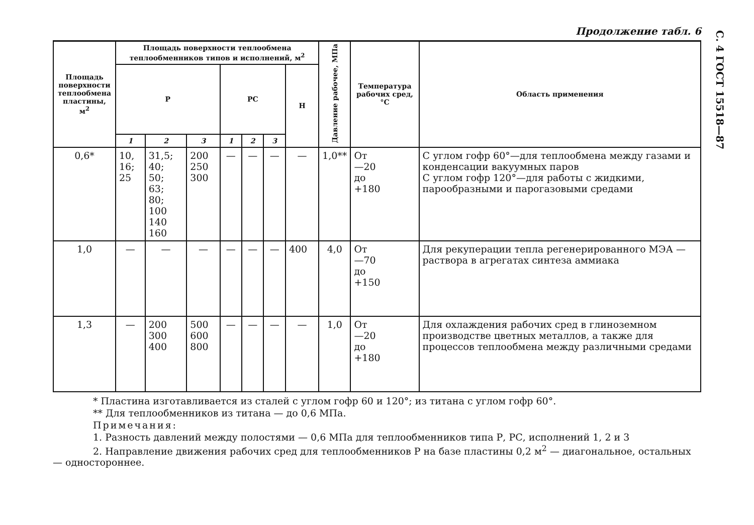С. 4 ГОСТ 15518—87
Продолжение табл. 6
| Площадь поверхности тепло­обмена пластины, м<sup>2</sup> | Площадь поверхности теплообмена теплообменников типов и исполнений, м<sup>2</sup> | | | | | | | Давление рабочее, МПа | Темпера­тура ра­бочих сред, °С | Область применения |
| --- | --- | --- | --- | --- | --- | --- | --- | --- | --- | --- |
| | Р | | | РС | | | Н | | | |
| | 1 | 2 | 3 | 1 | 2 | 3 | | | | |
| 0,6* | 10, 16; 25 | 31,5; 40; 50; 63; 80; 100 140 160 | 200 250 300 | — | — | — | — | 1,0** | От —20 до +180 | С углом гофр 60°—для теплообмена между га­зами и конденсации ва­куумных паров С углом гофр 120°—для работы с жидкими, парообразными и паро­газовыми средами |
| 1,0 | — | — | — | — | — | — | 400 | 4,0 | От —70 до +150 | Для рекуперации теп­ла регенерированного МЭА — раствора в аг­регатах синтеза аммиа­ка |
| 1,3 | — | 200 300 400 | 500 600 800 | — | — | — | — | 1,0 | От —20 до +180 | Для охлаждения рабо­чих сред в глиноземном производстве цветных металлов, а также для процессов теплообмена между различными сре­дами |
* Пластина изготавливается из сталей с углом гофр 60 и 120°; из титана с углом гофр 60°.
** Для теплообменников из титана — до 0,6 МПа.
Примечания:
1. Разность давлений между полостями — 0,6 МПа для теплообменников типа Р, РС, исполнений 1, 2 и 3
2. Направление движения рабочих сред для теплообменников Р на базе пластины 0,2 м<sup>2</sup> — диагональ­ное, остальных — одностороннее.